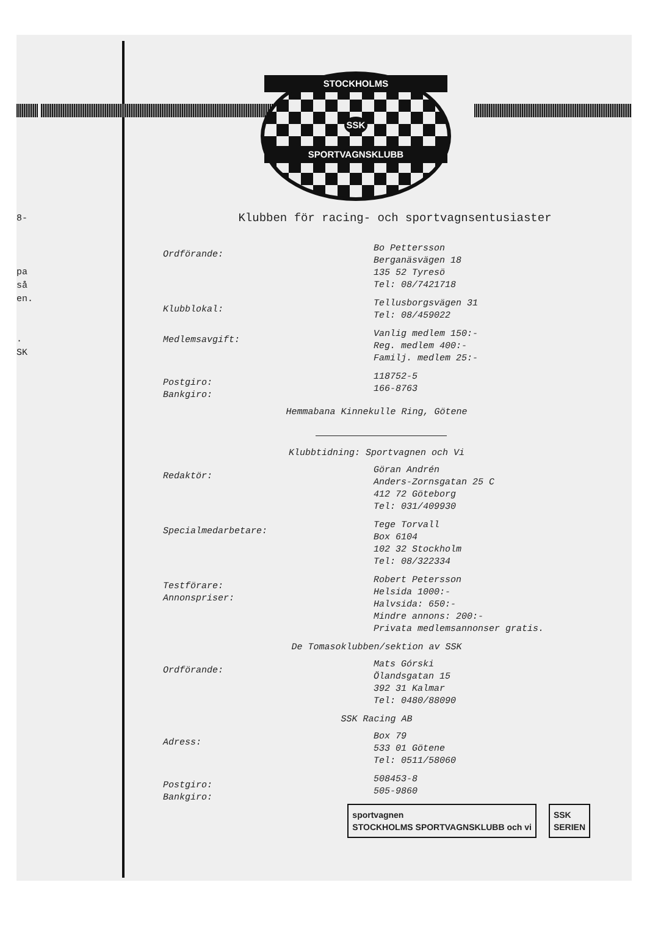8-
pa
så
en.
.
SK
STOCKHOLMS
SSK
SPORTVAGNSKLUBB
Klubben för racing- och sportvagnsentusiaster
Ordförande:
Bo Pettersson
Berganäsvägen 18
135 52 Tyresö
Tel: 08/7421718
Klubblokal:
Tellusborgsvägen 31
Tel: 08/459022
Medlemsavgift:
Vanlig medlem 150:-
Reg. medlem 400:-
Familj. medlem 25:-
Postgiro:
Bankgiro:
118752-5
166-8763
Hemmabana Kinnekulle Ring, Götene
Klubbtidning: Sportvagnen och Vi
Redaktör:
Göran Andrén
Anders-Zornsgatan 25 C
412 72 Göteborg
Tel: 031/409930
Specialmedarbetare:
Tege Torvall
Box 6104
102 32 Stockholm
Tel: 08/322334
Testförare:
Annonspriser:
Robert Petersson
Helsida 1000:-
Halvsida: 650:-
Mindre annons: 200:-
Privata medlemsannonser gratis.
De Tomasoklubben/sektion av SSK
Ordförande:
Mats Górski
Ölandsgatan 15
392 31 Kalmar
Tel: 0480/88090
SSK Racing AB
Adress:
Box 79
533 01 Götene
Tel: 0511/58060
Postgiro:
Bankgiro:
508453-8
505-9860
sportvagnen
STOCKHOLMS SPORTVAGNSKLUBB och vi
SSK
SERIEN